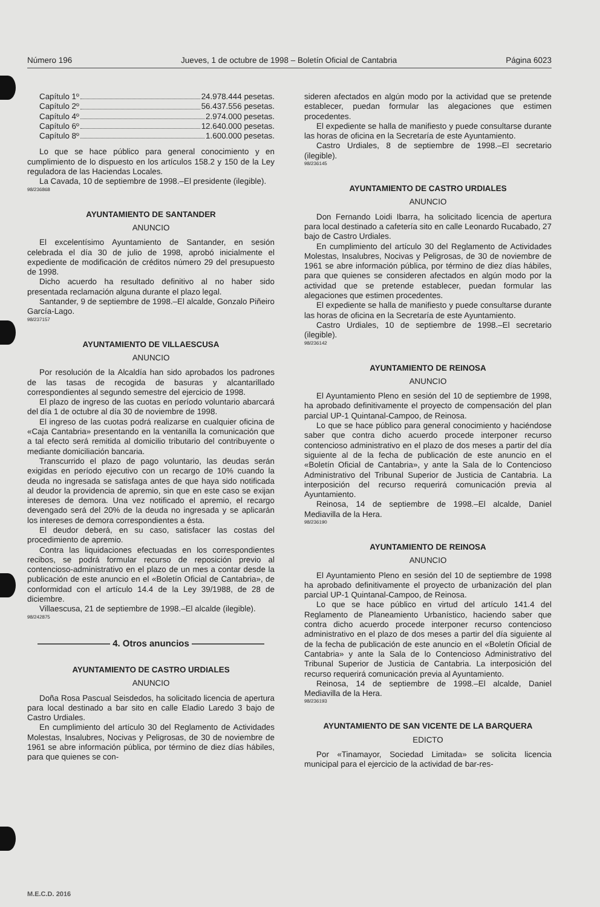Número 196 Jueves, 1 de octubre de 1998 – Boletín Oficial de Cantabria Página 6023
Capítulo 1º 24.978.444 pesetas.
Capítulo 2º 56.437.556 pesetas.
Capítulo 4º 2.974.000 pesetas.
Capítulo 6º 12.640.000 pesetas.
Capítulo 8º 1.600.000 pesetas.
Lo que se hace público para general conocimiento y en cumplimiento de lo dispuesto en los artículos 158.2 y 150 de la Ley reguladora de las Haciendas Locales.
La Cavada, 10 de septiembre de 1998.–El presidente (ilegible).
98/236868
AYUNTAMIENTO DE SANTANDER
ANUNCIO
El excelentísimo Ayuntamiento de Santander, en sesión celebrada el día 30 de julio de 1998, aprobó inicialmente el expediente de modificación de créditos número 29 del presupuesto de 1998.
Dicho acuerdo ha resultado definitivo al no haber sido presentada reclamación alguna durante el plazo legal.
Santander, 9 de septiembre de 1998.–El alcalde, Gonzalo Piñeiro García-Lago.
98/237157
AYUNTAMIENTO DE VILLAESCUSA
ANUNCIO
Por resolución de la Alcaldía han sido aprobados los padrones de las tasas de recogida de basuras y alcantarillado correspondientes al segundo semestre del ejercicio de 1998.
El plazo de ingreso de las cuotas en período voluntario abarcará del día 1 de octubre al día 30 de noviembre de 1998.
El ingreso de las cuotas podrá realizarse en cualquier oficina de «Caja Cantabria» presentando en la ventanilla la comunicación que a tal efecto será remitida al domicilio tributario del contribuyente o mediante domiciliación bancaria.
Transcurrido el plazo de pago voluntario, las deudas serán exigidas en período ejecutivo con un recargo de 10% cuando la deuda no ingresada se satisfaga antes de que haya sido notificada al deudor la providencia de apremio, sin que en este caso se exijan intereses de demora. Una vez notificado el apremio, el recargo devengado será del 20% de la deuda no ingresada y se aplicarán los intereses de demora correspondientes a ésta.
El deudor deberá, en su caso, satisfacer las costas del procedimiento de apremio.
Contra las liquidaciones efectuadas en los correspondientes recibos, se podrá formular recurso de reposición previo al contencioso-administrativo en el plazo de un mes a contar desde la publicación de este anuncio en el «Boletín Oficial de Cantabria», de conformidad con el artículo 14.4 de la Ley 39/1988, de 28 de diciembre.
Villaescusa, 21 de septiembre de 1998.–El alcalde (ilegible).
98/242875
———————— 4. Otros anuncios ————————
AYUNTAMIENTO DE CASTRO URDIALES
ANUNCIO
Doña Rosa Pascual Seisdedos, ha solicitado licencia de apertura para local destinado a bar sito en calle Eladio Laredo 3 bajo de Castro Urdiales.
En cumplimiento del artículo 30 del Reglamento de Actividades Molestas, Insalubres, Nocivas y Peligrosas, de 30 de noviembre de 1961 se abre información pública, por término de diez días hábiles, para que quienes se con-
sideren afectados en algún modo por la actividad que se pretende establecer, puedan formular las alegaciones que estimen procedentes.
El expediente se halla de manifiesto y puede consultarse durante las horas de oficina en la Secretaría de este Ayuntamiento.
Castro Urdiales, 8 de septiembre de 1998.–El secretario (ilegible).
98/236145
AYUNTAMIENTO DE CASTRO URDIALES
ANUNCIO
Don Fernando Loidi Ibarra, ha solicitado licencia de apertura para local destinado a cafetería sito en calle Leonardo Rucabado, 27 bajo de Castro Urdiales.
En cumplimiento del artículo 30 del Reglamento de Actividades Molestas, Insalubres, Nocivas y Peligrosas, de 30 de noviembre de 1961 se abre información pública, por término de diez días hábiles, para que quienes se consideren afectados en algún modo por la actividad que se pretende establecer, puedan formular las alegaciones que estimen procedentes.
El expediente se halla de manifiesto y puede consultarse durante las horas de oficina en la Secretaría de este Ayuntamiento.
Castro Urdiales, 10 de septiembre de 1998.–El secretario (ilegible).
98/236142
AYUNTAMIENTO DE REINOSA
ANUNCIO
El Ayuntamiento Pleno en sesión del 10 de septiembre de 1998, ha aprobado definitivamente el proyecto de compensación del plan parcial UP-1 Quintanal-Campoo, de Reinosa.
Lo que se hace público para general conocimiento y haciéndose saber que contra dicho acuerdo procede interponer recurso contencioso administrativo en el plazo de dos meses a partir del día siguiente al de la fecha de publicación de este anuncio en el «Boletín Oficial de Cantabria», y ante la Sala de lo Contencioso Administrativo del Tribunal Superior de Justicia de Cantabria. La interposición del recurso requerirá comunicación previa al Ayuntamiento.
Reinosa, 14 de septiembre de 1998.–El alcalde, Daniel Mediavilla de la Hera.
98/236190
AYUNTAMIENTO DE REINOSA
ANUNCIO
El Ayuntamiento Pleno en sesión del 10 de septiembre de 1998 ha aprobado definitivamente el proyecto de urbanización del plan parcial UP-1 Quintanal-Campoo, de Reinosa.
Lo que se hace público en virtud del artículo 141.4 del Reglamento de Planeamiento Urbanístico, haciendo saber que contra dicho acuerdo procede interponer recurso contencioso administrativo en el plazo de dos meses a partir del día siguiente al de la fecha de publicación de este anuncio en el «Boletín Oficial de Cantabria» y ante la Sala de lo Contencioso Administrativo del Tribunal Superior de Justicia de Cantabria. La interposición del recurso requerirá comunicación previa al Ayuntamiento.
Reinosa, 14 de septiembre de 1998.–El alcalde, Daniel Mediavilla de la Hera.
98/236193
AYUNTAMIENTO DE SAN VICENTE DE LA BARQUERA
EDICTO
Por «Tinamayor, Sociedad Limitada» se solicita licencia municipal para el ejercicio de la actividad de bar-res-
M.E.C.D. 2016